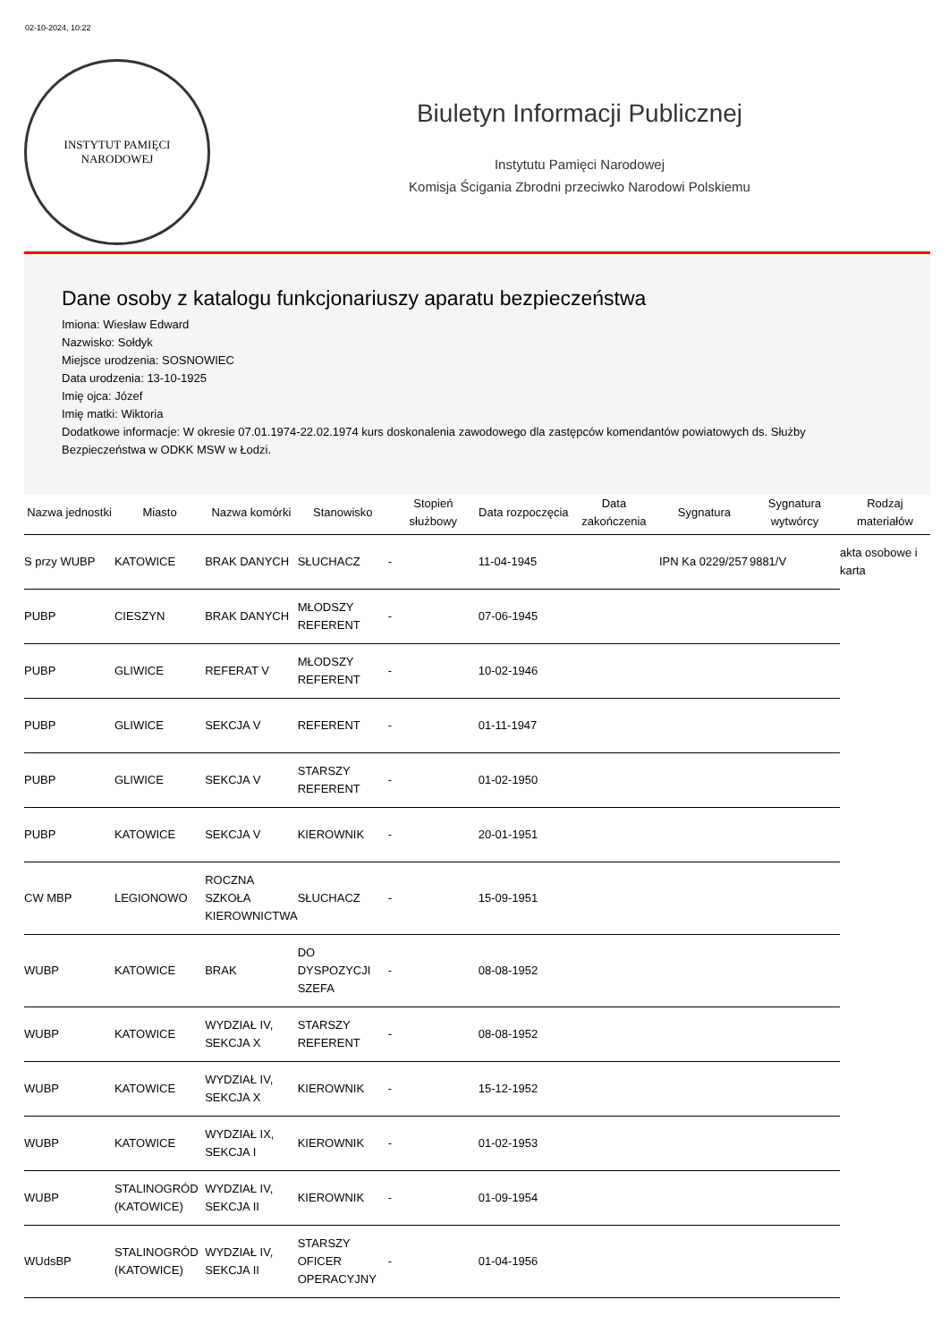02-10-2024, 10:22
INSTYTUT PAMIĘCI
NARODOWEJ
Biuletyn Informacji Publicznej
Instytutu Pamięci Narodowej
Komisja Ścigania Zbrodni przeciwko Narodowi Polskiemu
Dane osoby z katalogu funkcjonariuszy aparatu bezpieczeństwa
Imiona: Wiesław Edward
Nazwisko: Sołdyk
Miejsce urodzenia: SOSNOWIEC
Data urodzenia: 13-10-1925
Imię ojca: Józef
Imię matki: Wiktoria
Dodatkowe informacje: W okresie 07.01.1974-22.02.1974 kurs doskonalenia zawodowego dla zastępców komendantów powiatowych ds. Służby Bezpieczeństwa w ODKK MSW w Łodzi.
| Nazwa jednostki | Miasto | Nazwa komórki | Stanowisko | Stopień służbowy | Data rozpoczęcia | Data zakończenia | Sygnatura | Sygnatura wytwórcy | Rodzaj materiałów |
| --- | --- | --- | --- | --- | --- | --- | --- | --- | --- |
| S przy WUBP | KATOWICE | BRAK DANYCH | SŁUCHACZ | - | 11-04-1945 | | IPN Ka 0229/257 | 9881/V | akta osobowe i karta |
| PUBP | CIESZYN | BRAK DANYCH | MŁODSZY REFERENT | - | 07-06-1945 | | | | |
| PUBP | GLIWICE | REFERAT V | MŁODSZY REFERENT | - | 10-02-1946 | | | | |
| PUBP | GLIWICE | SEKCJA V | REFERENT | - | 01-11-1947 | | | | |
| PUBP | GLIWICE | SEKCJA V | STARSZY REFERENT | - | 01-02-1950 | | | | |
| PUBP | KATOWICE | SEKCJA V | KIEROWNIK | - | 20-01-1951 | | | | |
| CW MBP | LEGIONOWO | ROCZNA SZKOŁA KIEROWNICTWA | SŁUCHACZ | - | 15-09-1951 | | | | |
| WUBP | KATOWICE | BRAK | DO DYSPOZYCJI SZEFA | - | 08-08-1952 | | | | |
| WUBP | KATOWICE | WYDZIAŁ IV, SEKCJA X | STARSZY REFERENT | - | 08-08-1952 | | | | |
| WUBP | KATOWICE | WYDZIAŁ IV, SEKCJA X | KIEROWNIK | - | 15-12-1952 | | | | |
| WUBP | KATOWICE | WYDZIAŁ IX, SEKCJA I | KIEROWNIK | - | 01-02-1953 | | | | |
| WUBP | STALINOGRÓD (KATOWICE) | WYDZIAŁ IV, SEKCJA II | KIEROWNIK | - | 01-09-1954 | | | | |
| WUdsBP | STALINOGRÓD (KATOWICE) | WYDZIAŁ IV, SEKCJA II | STARSZY OFICER OPERACYJNY | - | 01-04-1956 | | | | |